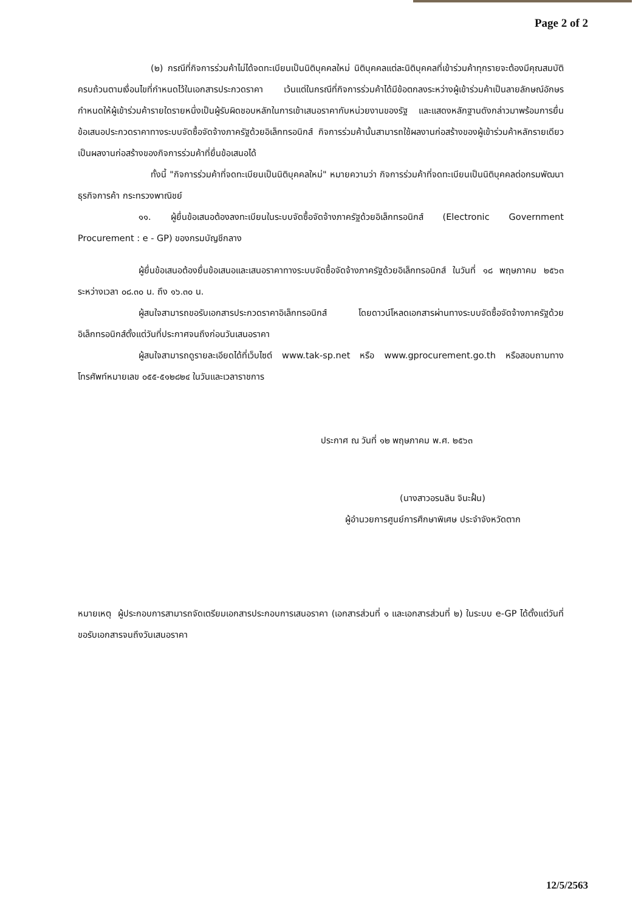Page 2 of 2
(๒) กรณีที่กิจการร่วมค้าไม่ได้จดทะเบียนเป็นนิติบุคคลใหม่ นิติบุคคลแต่ละนิติบุคคลที่เข้าร่วมค้าทุกรายจะต้องมีคุณสมบัติครบถ้วนตามเงื่อนไขที่กำหนดไว้ในเอกสารประกวดราคา เว้นแต่ในกรณีที่กิจการร่วมค้าได้มีข้อตกลงระหว่างผู้เข้าร่วมค้าเป็นลายลักษณ์อักษรกำหนดให้ผู้เข้าร่วมค้ารายใดรายหนึ่งเป็นผู้รับผิดชอบหลักในการเข้าเสนอราคากับหน่วยงานของรัฐ และแสดงหลักฐานดังกล่าวมาพร้อมการยื่นข้อเสนอประกวดราคาทางระบบจัดซื้อจัดจ้างภาครัฐด้วยอิเล็กทรอนิกส์ กิจการร่วมค้านั้นสามารถใช้ผลงานก่อสร้างของผู้เข้าร่วมค้าหลักรายเดียวเป็นผลงานก่อสร้างของกิจการร่วมค้าที่ยื่นข้อเสนอได้
ทั้งนี้ "กิจการร่วมค้าที่จดทะเบียนเป็นนิติบุคคลใหม่" หมายความว่า กิจการร่วมค้าที่จดทะเบียนเป็นนิติบุคคลต่อกรมพัฒนาธุรกิจการค้า กระทรวงพาณิชย์
๑๑. ผู้ยื่นข้อเสนอต้องลงทะเบียนในระบบจัดซื้อจัดจ้างภาครัฐด้วยอิเล็กทรอนิกส์ (Electronic Government Procurement : e - GP) ของกรมบัญชีกลาง
ผู้ยื่นข้อเสนอต้องยื่นข้อเสนอและเสนอราคาทางระบบจัดซื้อจัดจ้างภาครัฐด้วยอิเล็กทรอนิกส์ ในวันที่ ๑๘ พฤษภาคม ๒๕๖๓ ระหว่างเวลา ๐๘.๓๐ น. ถึง ๑๖.๓๐ น.
ผู้สนใจสามารถขอรับเอกสารประกวดราคาอิเล็กทรอนิกส์ โดยดาวน์โหลดเอกสารผ่านทางระบบจัดซื้อจัดจ้างภาครัฐด้วยอิเล็กทรอนิกส์ตั้งแต่วันที่ประกาศจนถึงก่อนวันเสนอราคา
ผู้สนใจสามารถดูรายละเอียดได้ที่เว็บไซต์ www.tak-sp.net หรือ www.gprocurement.go.th หรือสอบถามทางโทรศัพท์หมายเลข ๐๕๕-๕๑๒๘๒๔ ในวันและเวลาราชการ
ประกาศ ณ วันที่ ๑๒ พฤษภาคม พ.ศ. ๒๕๖๓
(นางสาวอรนลิน จินะฝั้น)
ผู้อำนวยการศูนย์การศึกษาพิเศษ ประจำจังหวัดตาก
หมายเหตุ ผู้ประกอบการสามารถจัดเตรียมเอกสารประกอบการเสนอราคา (เอกสารส่วนที่ ๑ และเอกสารส่วนที่ ๒) ในระบบ e-GP ได้ตั้งแต่วันที่ขอรับเอกสารจนถึงวันเสนอราคา
12/5/2563